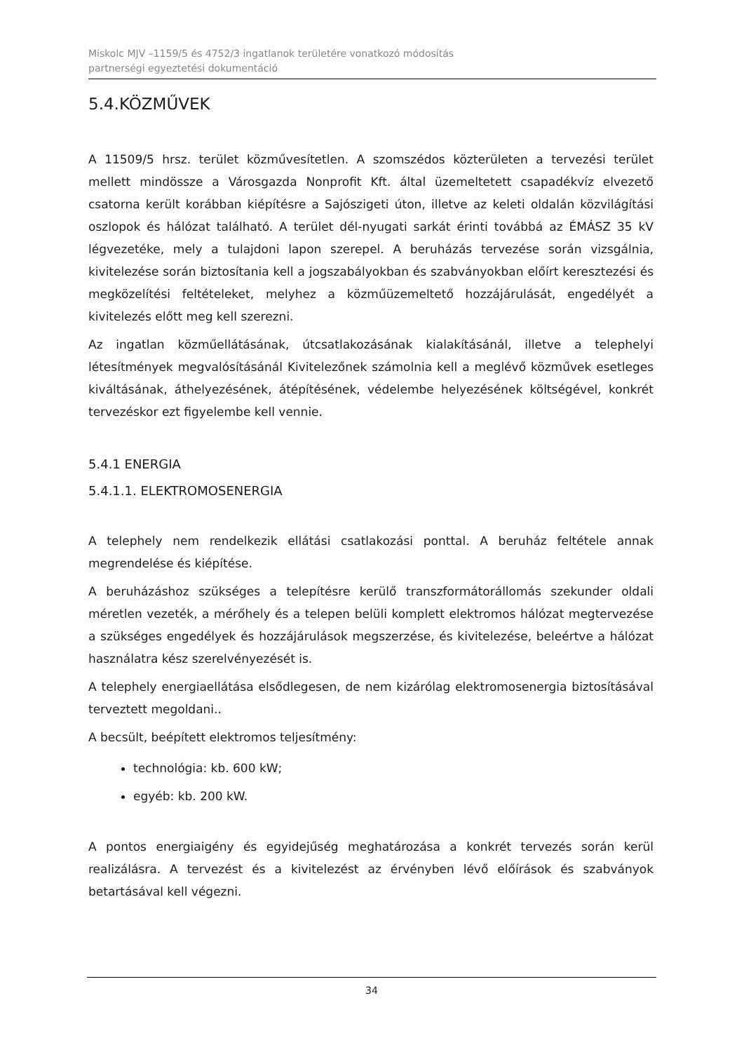Miskolc MJV –1159/5 és 4752/3 ingatlanok területére vonatkozó módosítás
partnerségi egyeztetési dokumentáció
5.4.KÖZMŰVEK
A 11509/5 hrsz. terület közművesítetlen. A szomszédos közterületen a tervezési terület mellett mindössze a Városgazda Nonprofit Kft. által üzemeltetett csapadékvíz elvezető csatorna került korábban kiépítésre a Sajószigeti úton, illetve az keleti oldalán közvilágítási oszlopok és hálózat található. A terület dél-nyugati sarkát érinti továbbá az ÉMÁSZ 35 kV légvezetéke, mely a tulajdoni lapon szerepel. A beruházás tervezése során vizsgálnia, kivitelezése során biztosítania kell a jogszabályokban és szabványokban előírt keresztezési és megközelítési feltételeket, melyhez a közműüzemeltető hozzájárulását, engedélyét a kivitelezés előtt meg kell szerezni.
Az ingatlan közműellátásának, útcsatlakozásának kialakításánál, illetve a telephelyi létesítmények megvalósításánál Kivitelezőnek számolnia kell a meglévő közművek esetleges kiváltásának, áthelyezésének, átépítésének, védelembe helyezésének költségével, konkrét tervezéskor ezt figyelembe kell vennie.
5.4.1 ENERGIA
5.4.1.1. ELEKTROMOSENERGIA
A telephely nem rendelkezik ellátási csatlakozási ponttal. A beruház feltétele annak megrendelése és kiépítése.
A beruházáshoz szükséges a telepítésre kerülő transzformátorállomás szekunder oldali méretlen vezeték, a mérőhely és a telepen belüli komplett elektromos hálózat megtervezése a szükséges engedélyek és hozzájárulások megszerzése, és kivitelezése, beleértve a hálózat használatra kész szerelvényezését is.
A telephely energiaellátása elsődlegesen, de nem kizárólag elektromosenergia biztosításával terveztett megoldani..
A becsült, beépített elektromos teljesítmény:
technológia: kb. 600 kW;
egyéb: kb. 200 kW.
A pontos energiaigény és egyidejűség meghatározása a konkrét tervezés során kerül realizálásra. A tervezést és a kivitelezést az érvényben lévő előírások és szabványok betartásával kell végezni.
34